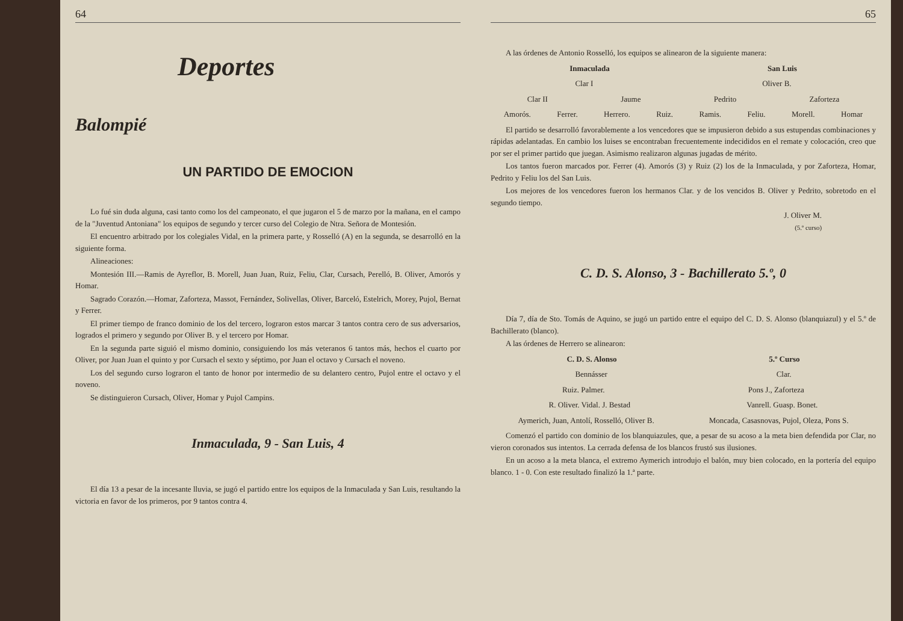64
Deportes
Balompié
UN PARTIDO DE EMOCION
Lo fué sin duda alguna, casi tanto como los del campeonato, el que jugaron el 5 de marzo por la mañana, en el campo de la "Juventud Antoniana" los equipos de segundo y tercer curso del Colegio de Ntra. Señora de Montesión.
El encuentro arbitrado por los colegiales Vidal, en la primera parte, y Rosselló (A) en la segunda, se desarrolló en la siguiente forma.
Alineaciones:
Montesión III.—Ramis de Ayreflor, B. Morell, Juan Juan, Ruiz, Feliu, Clar, Cursach, Perelló, B. Oliver, Amorós y Homar.
Sagrado Corazón.—Homar, Zaforteza, Massot, Fernández, Solivellas, Oliver, Barceló, Estelrich, Morey, Pujol, Bernat y Ferrer.
El primer tiempo de franco dominio de los del tercero, lograron estos marcar 3 tantos contra cero de sus adversarios, logrados el primero y segundo por Oliver B. y el tercero por Homar.
En la segunda parte siguió el mismo dominio, consiguiendo los más veteranos 6 tantos más, hechos el cuarto por Oliver, por Juan Juan el quinto y por Cursach el sexto y séptimo, por Juan el octavo y Cursach el noveno.
Los del segundo curso lograron el tanto de honor por intermedio de su delantero centro, Pujol entre el octavo y el noveno.
Se distinguieron Cursach, Oliver, Homar y Pujol Campins.
Inmaculada, 9 - San Luis, 4
El día 13 a pesar de la incesante lluvia, se jugó el partido entre los equipos de la Inmaculada y San Luis, resultando la victoria en favor de los primeros, por 9 tantos contra 4.
65
A las órdenes de Antonio Rosselló, los equipos se alinearon de la siguiente manera:
Inmaculada San Luis
Clar I Oliver B.
Clar II Jaume Pedrito Zaforteza
Amorós. Ferrer. Herrero. Ruiz. Ramis. Feliu. Morell. Homar
El partido se desarrolló favorablemente a los vencedores que se impusieron debido a sus estupendas combinaciones y rápidas adelantadas. En cambio los luises se encontraban frecuentemente indecididos en el remate y colocación, creo que por ser el primer partido que juegan. Asimismo realizaron algunas jugadas de mérito.
Los tantos fueron marcados por. Ferrer (4). Amorós (3) y Ruiz (2) los de la Inmaculada, y por Zaforteza, Homar, Pedrito y Feliu los del San Luis.
Los mejores de los vencedores fueron los hermanos Clar. y de los vencidos B. Oliver y Pedrito, sobretodo en el segundo tiempo.
J. Oliver M.
(5.º curso)
C. D. S. Alonso, 3 - Bachillerato 5.º, 0
Día 7, día de Sto. Tomás de Aquino, se jugó un partido entre el equipo del C. D. S. Alonso (blanquiazul) y el 5.º de Bachillerato (blanco).
A las órdenes de Herrero se alinearon:
C. D. S. Alonso 5.º Curso
Bennásser Clar.
Ruiz. Palmer. Pons J., Zaforteza
R. Oliver. Vidal. J. Bestad Vanrell. Guasp. Bonet.
Aymerich, Juan, Antolí, Rosselló, Oliver B. Moncada, Casasnovas, Pujol, Oleza, Pons S.
Comenzó el partido con dominio de los blanquiazules, que, a pesar de su acoso a la meta bien defendida por Clar, no vieron coronados sus intentos. La cerrada defensa de los blancos frustó sus ilusiones.
En un acoso a la meta blanca, el extremo Aymerich introdujo el balón, muy bien colocado, en la portería del equipo blanco. 1 - 0. Con este resultado finalizó la 1.ª parte.